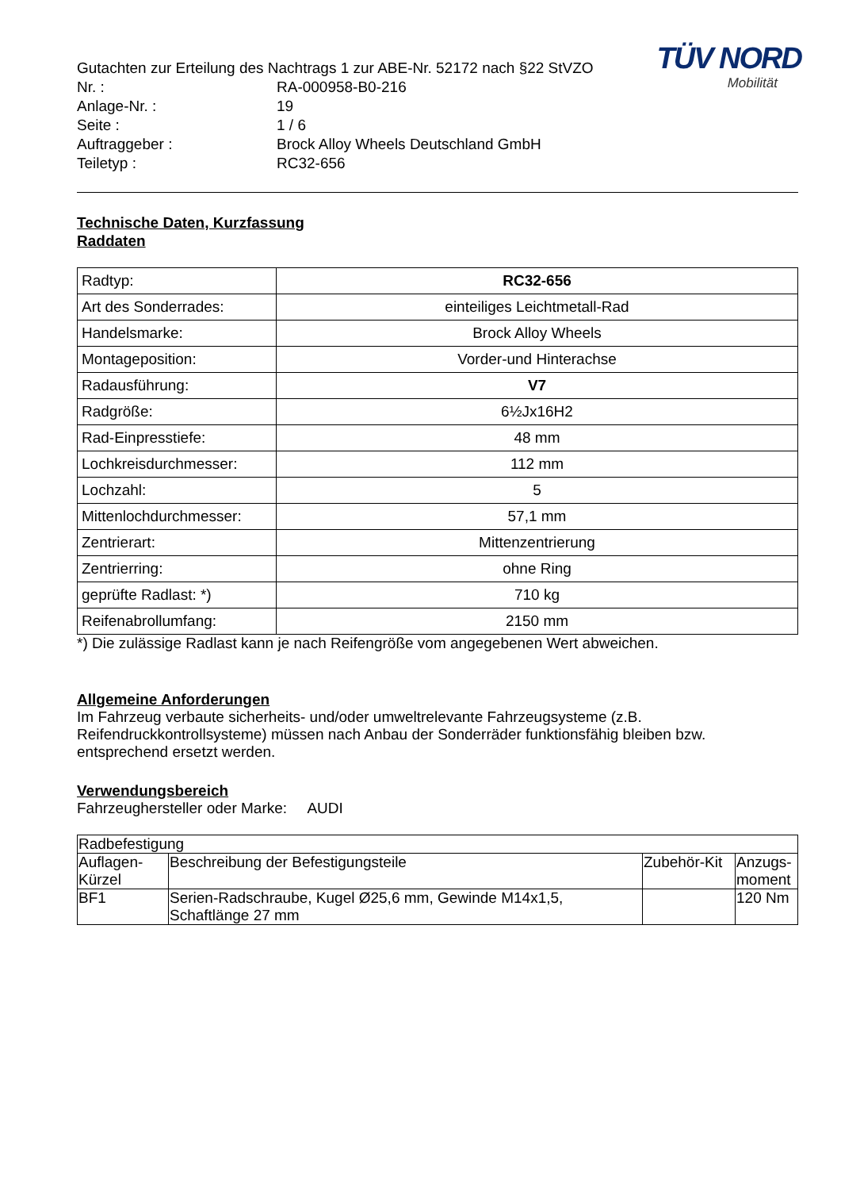TÜV NORD
Mobilität
Gutachten zur Erteilung des Nachtrags 1 zur ABE-Nr. 52172 nach §22 StVZO
Nr. : RA-000958-B0-216
Anlage-Nr. : 19
Seite : 1 / 6
Auftraggeber : Brock Alloy Wheels Deutschland GmbH
Teiletyp : RC32-656
Technische Daten, Kurzfassung
Raddaten
| Radtyp: | RC32-656 |
| Art des Sonderrades: | einteiliges Leichtmetall-Rad |
| Handelsmarke: | Brock Alloy Wheels |
| Montageposition: | Vorder-und Hinterachse |
| Radausführung: | V7 |
| Radgröße: | 6½Jx16H2 |
| Rad-Einpresstiefe: | 48 mm |
| Lochkreisdurchmesser: | 112 mm |
| Lochzahl: | 5 |
| Mittenlochdurchmesser: | 57,1 mm |
| Zentrierart: | Mittenzentrierung |
| Zentrierring: | ohne Ring |
| geprüfte Radlast: *) | 710 kg |
| Reifenabrollumfang: | 2150 mm |
*) Die zulässige Radlast kann je nach Reifengröße vom angegebenen Wert abweichen.
Allgemeine Anforderungen
Im Fahrzeug verbaute sicherheits- und/oder umweltrelevante Fahrzeugsysteme (z.B. Reifendruckkontrollsysteme) müssen nach Anbau der Sonderräder funktionsfähig bleiben bzw. entsprechend ersetzt werden.
Verwendungsbereich
Fahrzeughersteller oder Marke: AUDI
| Radbefestigung | | | |
| Auflagen- Kürzel | Beschreibung der Befestigungsteile | Zubehör-Kit | Anzugs- moment |
| BF1 | Serien-Radschraube, Kugel Ø25,6 mm, Gewinde M14x1,5, Schaftlänge 27 mm | | 120 Nm |